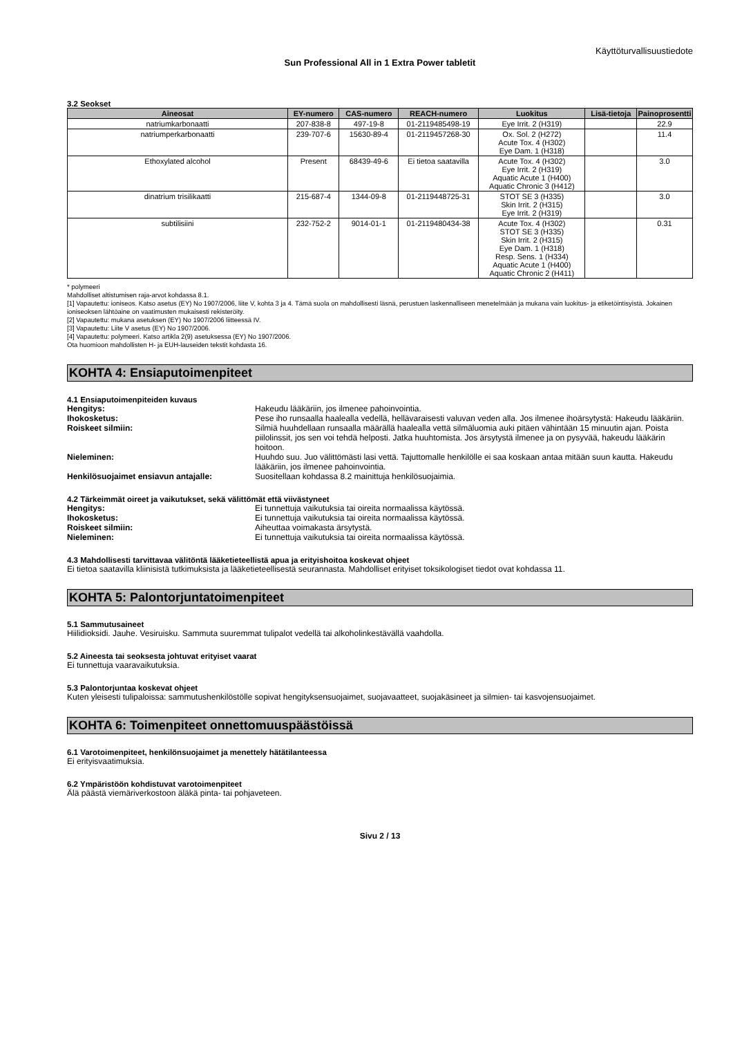Käyttöturvallisuustiedote
Sun Professional All in 1 Extra Power tabletit
3.2 Seokset
| Aineosat | EY-numero | CAS-numero | REACH-numero | Luokitus | Lisä-tietoja | Painoprosentti |
| --- | --- | --- | --- | --- | --- | --- |
| natriumkarbonaatti | 207-838-8 | 497-19-8 | 01-2119485498-19 | Eye Irrit. 2 (H319) | | 22.9 |
| natriumperkarbonaatti | 239-707-6 | 15630-89-4 | 01-2119457268-30 | Ox. Sol. 2 (H272) Acute Tox. 4 (H302) Eye Dam. 1 (H318) | | 11.4 |
| Ethoxylated alcohol | Present | 68439-49-6 | Ei tietoa saatavilla | Acute Tox. 4 (H302) Eye Irrit. 2 (H319) Aquatic Acute 1 (H400) Aquatic Chronic 3 (H412) | | 3.0 |
| dinatrium trisilikaatti | 215-687-4 | 1344-09-8 | 01-2119448725-31 | STOT SE 3 (H335) Skin Irrit. 2 (H315) Eye Irrit. 2 (H319) | | 3.0 |
| subtilisiini | 232-752-2 | 9014-01-1 | 01-2119480434-38 | Acute Tox. 4 (H302) STOT SE 3 (H335) Skin Irrit. 2 (H315) Eye Dam. 1 (H318) Resp. Sens. 1 (H334) Aquatic Acute 1 (H400) Aquatic Chronic 2 (H411) | | 0.31 |
* polymeeri
Mahdolliset altistumisen raja-arvot kohdassa 8.1.
[1] Vapautettu: ioniseos. Katso asetus (EY) No 1907/2006, liite V, kohta 3 ja 4. Tämä suola on mahdollisesti läsnä, perustuen laskennalliseen menetelmään ja mukana vain luokitus- ja etiketöintisyistä. Jokainen ioniseoksen lähtöaine on vaatimusten mukaisesti rekisteröity.
[2] Vapautettu: mukana asetuksen (EY) No 1907/2006 liitteessä IV.
[3] Vapautettu: Liite V asetus (EY) No 1907/2006.
[4] Vapautettu: polymeeri. Katso artikla 2(9) asetuksessa (EY) No 1907/2006.
Ota huomioon mahdollisten H- ja EUH-lauseiden tekstit kohdasta 16.
KOHTA 4: Ensiaputoimenpiteet
4.1 Ensiaputoimenpiteiden kuvaus
Hengitys: Hakeudu lääkäriin, jos ilmenee pahoinvointia.
Ihokosketus: Pese iho runsaalla haalealla vedellä, hellävaraisesti valuvan veden alla. Jos ilmenee ihoärsytystä: Hakeudu lääkäriin.
Roiskeet silmiin: Silmiä huuhdellaan runsaalla määrällä haalealla vettä silmäluomia auki pitäen vähintään 15 minuutin ajan. Poista piilolinssit, jos sen voi tehdä helposti. Jatka huuhtomista. Jos ärsytystä ilmenee ja on pysyvää, hakeudu lääkärin hoitoon.
Nieleminen: Huuhdo suu. Juo välittömästi lasi vettä. Tajuttomalle henkilölle ei saa koskaan antaa mitään suun kautta. Hakeudu lääkäriin, jos ilmenee pahoinvointia.
Henkilösuojaimet ensiavun antajalle: Suositellaan kohdassa 8.2 mainittuja henkilösuojaimia.
4.2 Tärkeimmät oireet ja vaikutukset, sekä välittömät että viivästyneet
Hengitys: Ei tunnettuja vaikutuksia tai oireita normaalissa käytössä.
Ihokosketus: Ei tunnettuja vaikutuksia tai oireita normaalissa käytössä.
Roiskeet silmiin: Aiheuttaa voimakasta ärsytystä.
Nieleminen: Ei tunnettuja vaikutuksia tai oireita normaalissa käytössä.
4.3 Mahdollisesti tarvittavaa välitöntä lääketieteellistä apua ja erityishoitoa koskevat ohjeet
Ei tietoa saatavilla kliinisistä tutkimuksista ja lääketieteellisestä seurannasta. Mahdolliset erityiset toksikologiset tiedot ovat kohdassa 11.
KOHTA 5: Palontorjuntatoimenpiteet
5.1 Sammutusaineet
Hiilidioksidi. Jauhe. Vesiruisku. Sammuta suuremmat tulipalot vedellä tai alkoholinkestävällä vaahdolla.
5.2 Aineesta tai seoksesta johtuvat erityiset vaarat
Ei tunnettuja vaaravaikutuksia.
5.3 Palontorjuntaa koskevat ohjeet
Kuten yleisesti tulipaloissa: sammutushenkilöstölle sopivat hengityksensuojaimet, suojavaatteet, suojakäsineet ja silmien- tai kasvojensuojaimet.
KOHTA 6: Toimenpiteet onnettomuuspäästöissä
6.1 Varotoimenpiteet, henkilönsuojaimet ja menettely hätätilanteessa
Ei erityisvaatimuksia.
6.2 Ympäristöön kohdistuvat varotoimenpiteet
Älä päästä viemäriverkostoon äläkä pinta- tai pohjaveteen.
Sivu 2 / 13